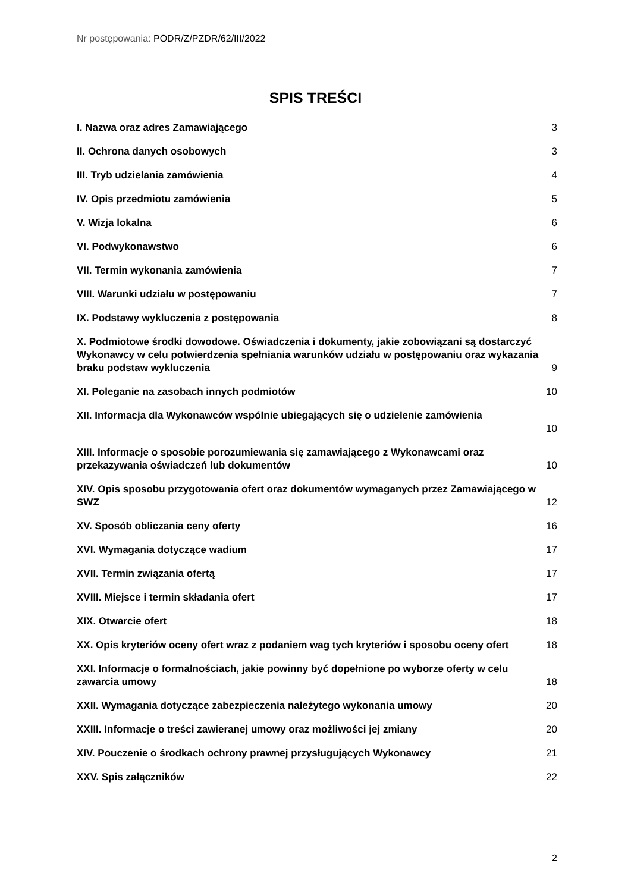Nr postępowania: PODR/Z/PZDR/62/III/2022
SPIS TREŚCI
I. Nazwa oraz adres Zamawiającego
3
II. Ochrona danych osobowych
3
III. Tryb udzielania zamówienia
4
IV. Opis przedmiotu zamówienia
5
V. Wizja lokalna
6
VI. Podwykonawstwo
6
VII. Termin wykonania zamówienia
7
VIII. Warunki udziału w postępowaniu
7
IX. Podstawy wykluczenia z postępowania
8
X. Podmiotowe środki dowodowe. Oświadczenia i dokumenty, jakie zobowiązani są dostarczyć Wykonawcy w celu potwierdzenia spełniania warunków udziału w postępowaniu oraz wykazania braku podstaw wykluczenia
9
XI. Poleganie na zasobach innych podmiotów
10
XII. Informacja dla Wykonawców wspólnie ubiegających się o udzielenie zamówienia
10
XIII. Informacje o sposobie porozumiewania się zamawiającego z Wykonawcami oraz przekazywania oświadczeń lub dokumentów
10
XIV. Opis sposobu przygotowania ofert oraz dokumentów wymaganych przez Zamawiającego w SWZ
12
XV. Sposób obliczania ceny oferty
16
XVI. Wymagania dotyczące wadium
17
XVII. Termin związania ofertą
17
XVIII. Miejsce i termin składania ofert
17
XIX. Otwarcie ofert
18
XX. Opis kryteriów oceny ofert wraz z podaniem wag tych kryteriów i sposobu oceny ofert
18
XXI. Informacje o formalnościach, jakie powinny być dopełnione po wyborze oferty w celu zawarcia umowy
18
XXII. Wymagania dotyczące zabezpieczenia należytego wykonania umowy
20
XXIII. Informacje o treści zawieranej umowy oraz możliwości jej zmiany
20
XIV. Pouczenie o środkach ochrony prawnej przysługujących Wykonawcy
21
XXV. Spis załączników
22
2